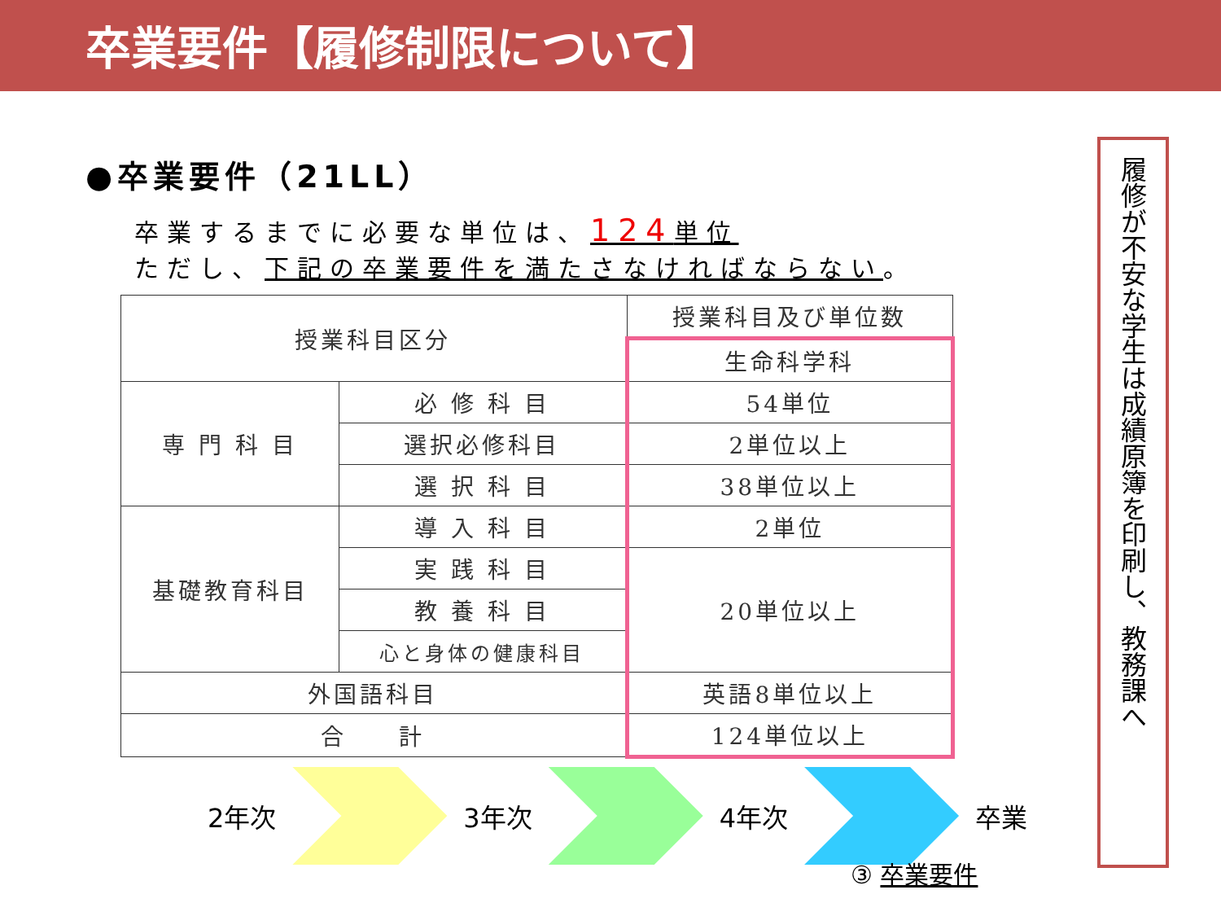卒業要件【履修制限について】
●卒業要件（21LL）
卒業するまでに必要な単位は、124単位
ただし、下記の卒業要件を満たさなければならない。
| 授業科目区分 | | 授業科目及び単位数 |
| | | 生命科学科 |
| 専 門 科 目 | 必 修 科 目 | 54単位 |
| | 選択必修科目 | 2単位以上 |
| | 選 択 科 目 | 38単位以上 |
| 基礎教育科目 | 導 入 科 目 | 2単位 |
| | 実 践 科 目 | 20単位以上 |
| | 教 養 科 目 | |
| | 心と身体の健康科目 | |
| 外国語科目 | | 英語8単位以上 |
| 合 計 | | 124単位以上 |
2年次 3年次 4年次 卒業
③ 卒業要件
履修が不安な学生は成績原簿を印刷し、教務課へ